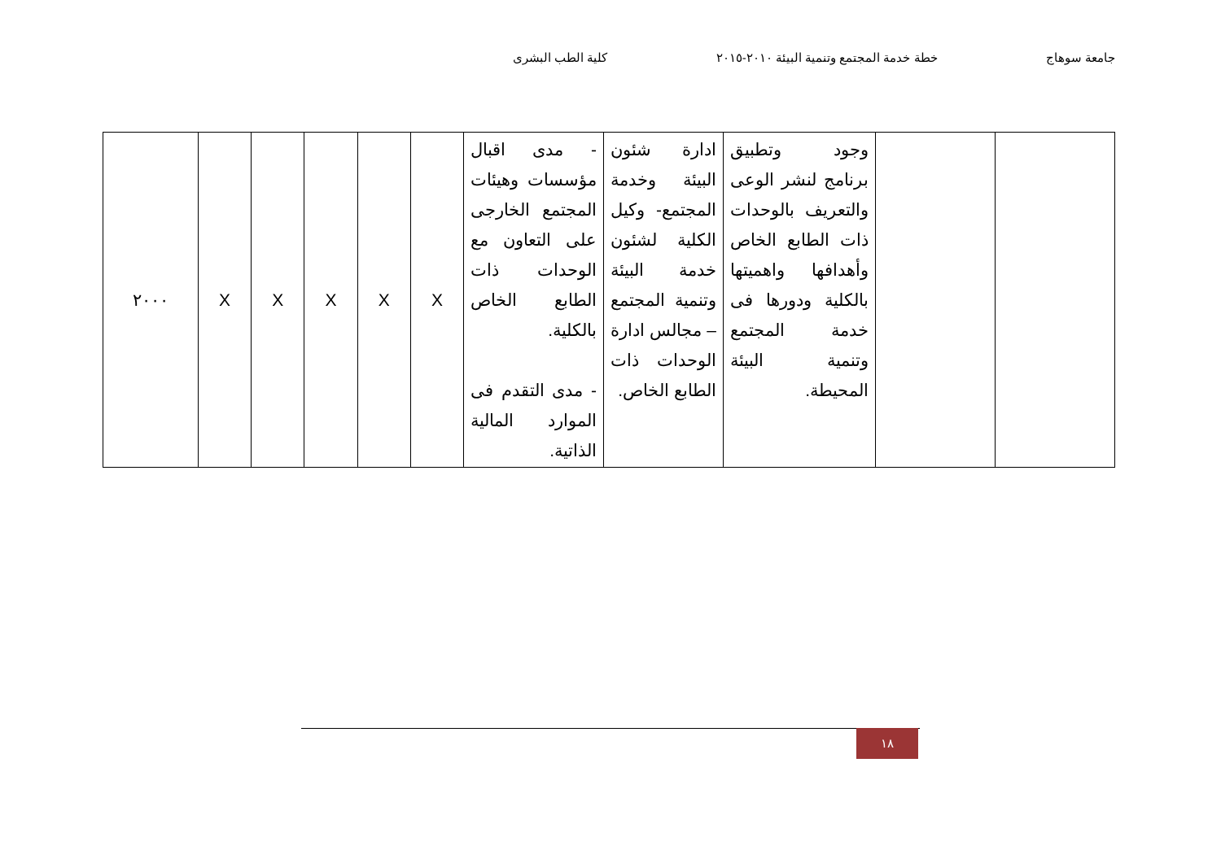جامعة سوهاج خطة خدمة المجتمع وتنمية البيئة ٢٠١٠-٢٠١٥ كلية الطب البشرى
| | | وجود وتطبيق برنامج لنشر الوعى والتعريف بالوحدات ذات الطابع الخاص وأهدافها واهميتها بالكلية ودورها فى خدمة المجتمع وتنمية البيئة المحيطة. | ادارة شئون البيئة وخدمة المجتمع- وكيل الكلية لشئون خدمة البيئة وتنمية المجتمع – مجالس ادارة الوحدات ذات الطابع الخاص. | - مدى اقبال مؤسسات وهيئات المجتمع الخارجى على التعاون مع الوحدات ذات الطابع الخاص بالكلية. - مدى التقدم فى الموارد المالية الذاتية. | X | X | X | X | X | ٢٠٠٠ |
١٨